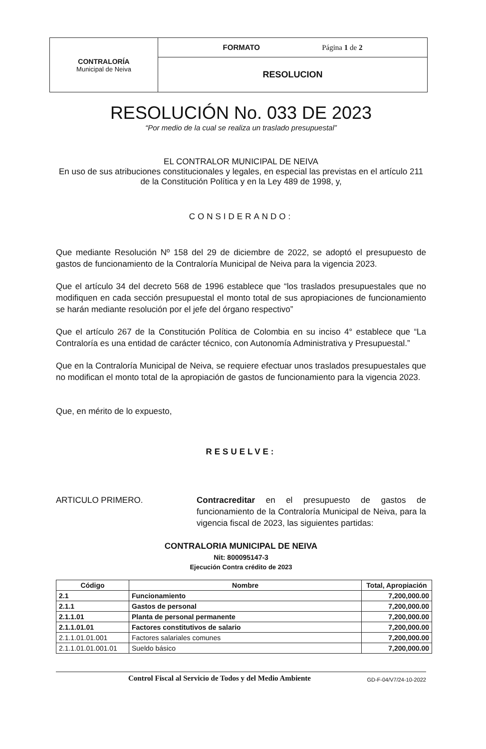| CONTRALORÍA Municipal de Neiva | FORMATO Página 1 de 2 |
| | RESOLUCION |
RESOLUCIÓN No. 033 DE 2023
“Por medio de la cual se realiza un traslado presupuestal”
EL CONTRALOR MUNICIPAL DE NEIVA
En uso de sus atribuciones constitucionales y legales, en especial las previstas en el artículo 211 de la Constitución Política y en la Ley 489 de 1998, y,
CONSIDERANDO:
Que mediante Resolución Nº 158 del 29 de diciembre de 2022, se adoptó el presupuesto de gastos de funcionamiento de la Contraloría Municipal de Neiva para la vigencia 2023.
Que el artículo 34 del decreto 568 de 1996 establece que “los traslados presupuestales que no modifiquen en cada sección presupuestal el monto total de sus apropiaciones de funcionamiento se harán mediante resolución por el jefe del órgano respectivo”
Que el artículo 267 de la Constitución Política de Colombia en su inciso 4° establece que “La Contraloría es una entidad de carácter técnico, con Autonomía Administrativa y Presupuestal.”
Que en la Contraloría Municipal de Neiva, se requiere efectuar unos traslados presupuestales que no modifican el monto total de la apropiación de gastos de funcionamiento para la vigencia 2023.
Que, en mérito de lo expuesto,
RESUELVE:
ARTICULO PRIMERO. Contracreditar en el presupuesto de gastos de funcionamiento de la Contraloría Municipal de Neiva, para la vigencia fiscal de 2023, las siguientes partidas:
CONTRALORIA MUNICIPAL DE NEIVA
Nit: 800095147-3
Ejecución Contra crédito de 2023
| Código | Nombre | Total, Apropiación |
| --- | --- | --- |
| 2.1 | Funcionamiento | 7,200,000.00 |
| 2.1.1 | Gastos de personal | 7,200,000.00 |
| 2.1.1.01 | Planta de personal permanente | 7,200,000.00 |
| 2.1.1.01.01 | Factores constitutivos de salario | 7,200,000.00 |
| 2.1.1.01.01.001 | Factores salariales comunes | 7,200,000.00 |
| 2.1.1.01.01.001.01 | Sueldo básico | 7,200,000.00 |
Control Fiscal al Servicio de Todos y del Medio Ambiente GD-F-04/V7/24-10-2022